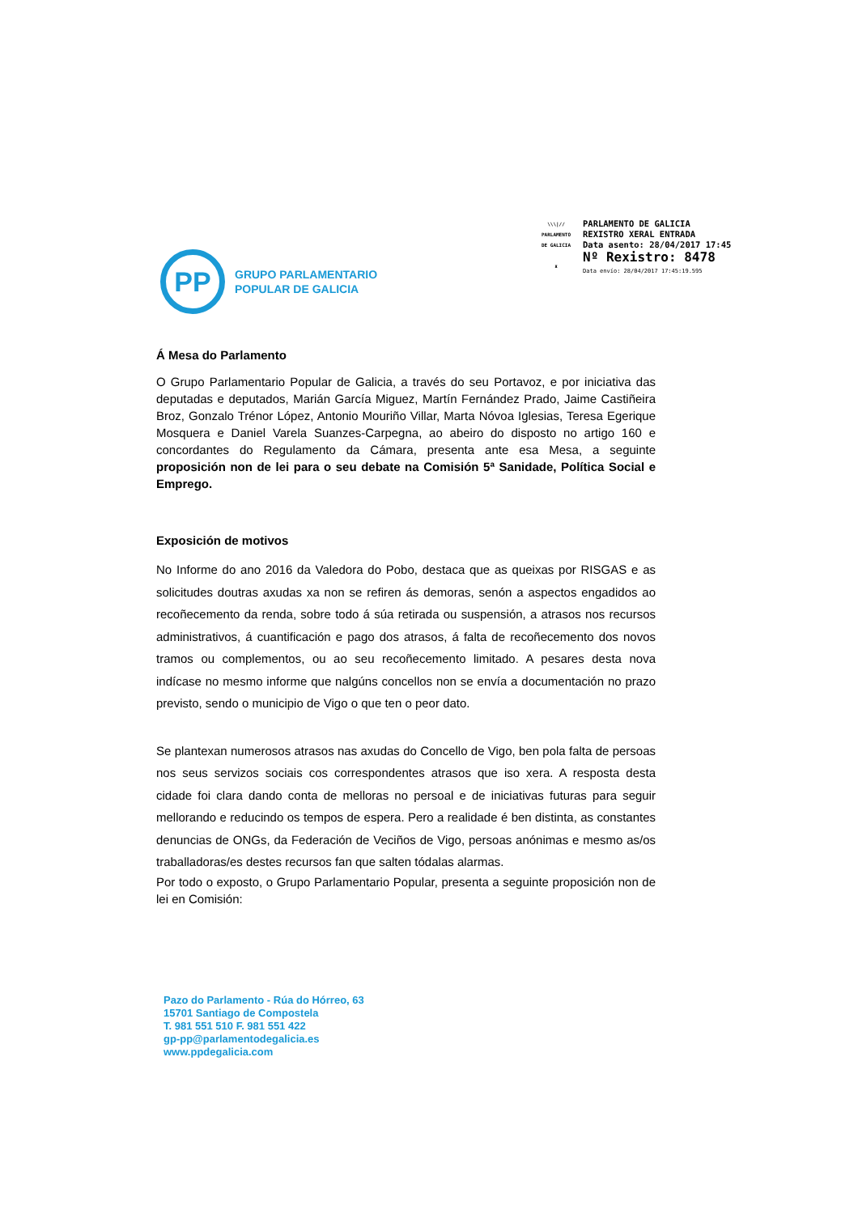\\\|//
PARLAMENTO
DE GALICIA
♜
PARLAMENTO DE GALICIA
REXISTRO XERAL ENTRADA
Data asento: 28/04/2017 17:45
Nº Rexistro: 8478
Data envío: 28/04/2017 17:45:19.595
PP
GRUPO PARLAMENTARIO
POPULAR DE GALICIA
Á Mesa do Parlamento
O Grupo Parlamentario Popular de Galicia, a través do seu Portavoz, e por iniciativa das deputadas e deputados, Marián García Miguez, Martín Fernández Prado, Jaime Castiñeira Broz, Gonzalo Trénor López, Antonio Mouriño Villar, Marta Nóvoa Iglesias, Teresa Egerique Mosquera e Daniel Varela Suanzes-Carpegna, ao abeiro do disposto no artigo 160 e concordantes do Regulamento da Cámara, presenta ante esa Mesa, a seguinte proposición non de lei para o seu debate na Comisión 5ª Sanidade, Política Social e Emprego.
Exposición de motivos
No Informe do ano 2016 da Valedora do Pobo, destaca que as queixas por RISGAS e as solicitudes doutras axudas xa non se refiren ás demoras, senón a aspectos engadidos ao recoñecemento da renda, sobre todo á súa retirada ou suspensión, a atrasos nos recursos administrativos, á cuantificación e pago dos atrasos, á falta de recoñecemento dos novos tramos ou complementos, ou ao seu recoñecemento limitado. A pesares desta nova indícase no mesmo informe que nalgúns concellos non se envía a documentación no prazo previsto, sendo o municipio de Vigo o que ten o peor dato.
Se plantexan numerosos atrasos nas axudas do Concello de Vigo, ben pola falta de persoas nos seus servizos sociais cos correspondentes atrasos que iso xera. A resposta desta cidade foi clara dando conta de melloras no persoal e de iniciativas futuras para seguir mellorando e reducindo os tempos de espera. Pero a realidade é ben distinta, as constantes denuncias de ONGs, da Federación de Veciños de Vigo, persoas anónimas e mesmo as/os traballadoras/es destes recursos fan que salten tódalas alarmas.
Por todo o exposto, o Grupo Parlamentario Popular, presenta a seguinte proposición non de lei en Comisión:
Pazo do Parlamento - Rúa do Hórreo, 63
15701 Santiago de Compostela
T. 981 551 510 F. 981 551 422
gp-pp@parlamentodegalicia.es
www.ppdegalicia.com